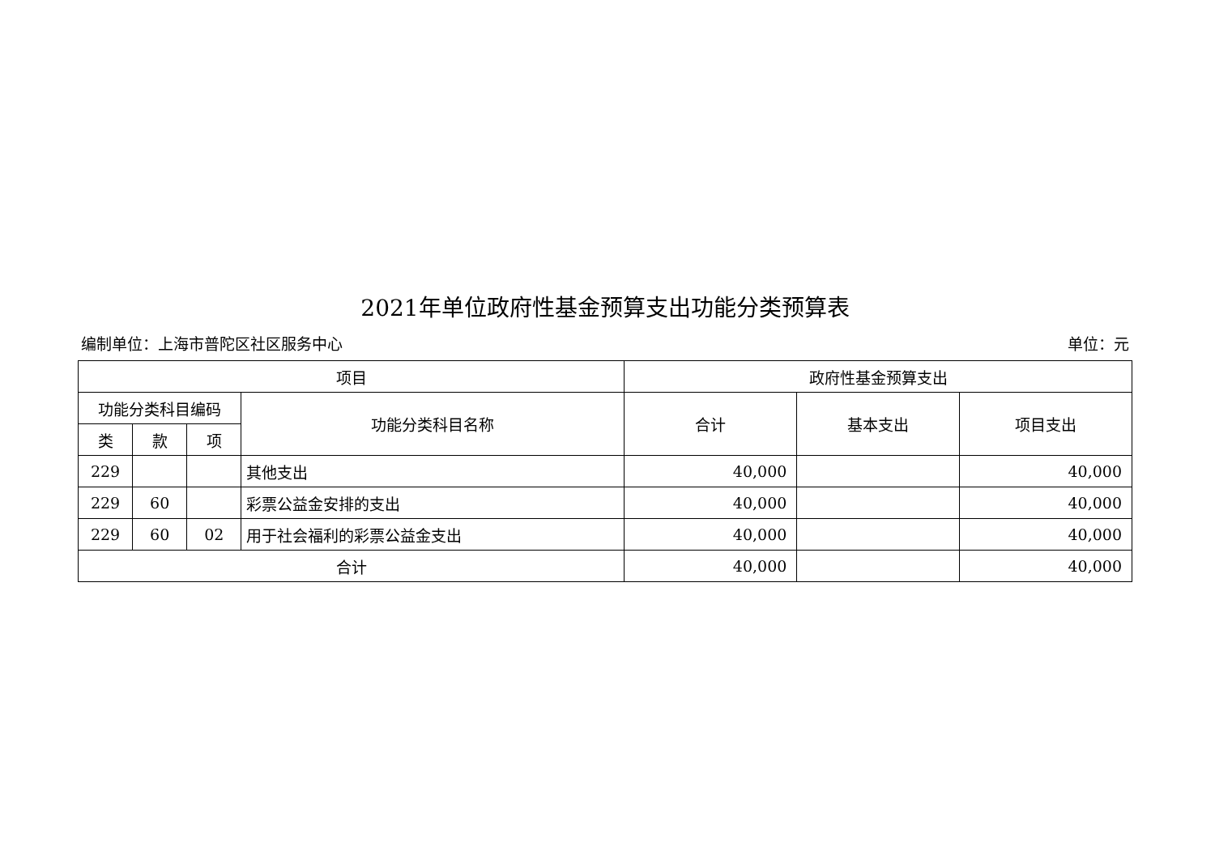2021年单位政府性基金预算支出功能分类预算表
编制单位：上海市普陀区社区服务中心 单位：元
| 项目 | | | | 政府性基金预算支出 | | |
| --- | --- | --- | --- | --- | --- | --- |
| 功能分类科目编码 | | | 功能分类科目名称 | 合计 | 基本支出 | 项目支出 |
| 类 | 款 | 项 | | | | |
| 229 | | | 其他支出 | 40,000 | | 40,000 |
| 229 | 60 | | 彩票公益金安排的支出 | 40,000 | | 40,000 |
| 229 | 60 | 02 | 用于社会福利的彩票公益金支出 | 40,000 | | 40,000 |
| 合计 | | | | 40,000 | | 40,000 |